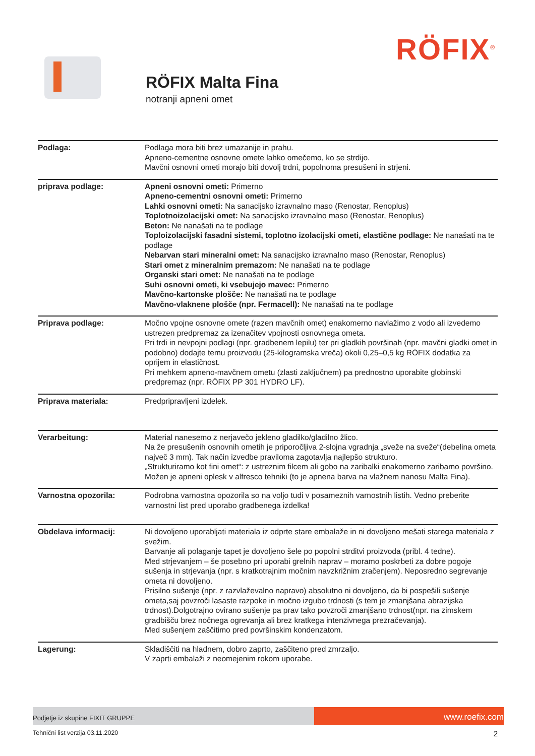RÖFIX<sup>®</sup>
RÖFIX Malta Fina
notranji apneni omet
| Podlaga: | Podlaga mora biti brez umazanije in prahu. Apneno-cementne osnovne omete lahko omečemo, ko se strdijo. Mavčni osnovni ometi morajo biti dovolj trdni, popolnoma presušeni in strjeni. |
| priprava podlage: | Apneni osnovni ometi: Primerno Apneno-cementni osnovni ometi: Primerno Lahki osnovni ometi: Na sanacijsko izravnalno maso (Renostar, Renoplus) Toplotnoizolacijski omet: Na sanacijsko izravnalno maso (Renostar, Renoplus) Beton: Ne nanašati na te podlage Toploizolacijski fasadni sistemi, toplotno izolacijski ometi, elastične podlage: Ne nanašati na te podlage Nebarvan stari mineralni omet: Na sanacijsko izravnalno maso (Renostar, Renoplus) Stari omet z mineralnim premazom: Ne nanašati na te podlage Organski stari omet: Ne nanašati na te podlage Suhi osnovni ometi, ki vsebujejo mavec: Primerno Mavčno-kartonske plošče: Ne nanašati na te podlage Mavčno-vlaknene plošče (npr. Fermacell): Ne nanašati na te podlage |
| Priprava podlage: | Močno vpojne osnovne omete (razen mavčnih omet) enakomerno navlažimo z vodo ali izvedemo ustrezen predpremaz za izenačitev vpojnosti osnovnega ometa. Pri trdi in nevpojni podlagi (npr. gradbenem lepilu) ter pri gladkih površinah (npr. mavčni gladki omet in podobno) dodajte temu proizvodu (25-kilogramska vreča) okoli 0,25–0,5 kg RÖFIX dodatka za oprijem in elastičnost. Pri mehkem apneno-mavčnem ometu (zlasti zaključnem) pa prednostno uporabite globinski predpremaz (npr. RÖFIX PP 301 HYDRO LF). |
| Priprava materiala: | Predpripravljeni izdelek. |
| Verarbeitung: | Material nanesemo z nerjavečo jekleno gladilko/gladilno žlico. Na že presušenih osnovnih ometih je priporočljiva 2-slojna vgradnja „sveže na sveže“(debelina ometa največ 3 mm). Tak način izvedbe praviloma zagotavlja najlepšo strukturo. „Strukturiramo kot fini omet“: z ustreznim filcem ali gobo na zaribalki enakomerno zaribamo površino. Možen je apneni oplesk v alfresco tehniki (to je apnena barva na vlažnem nanosu Malta Fina). |
| Varnostna opozorila: | Podrobna varnostna opozorila so na voljo tudi v posameznih varnostnih listih. Vedno preberite varnostni list pred uporabo gradbenega izdelka! |
| Obdelava informacij: | Ni dovoljeno uporabljati materiala iz odprte stare embalaže in ni dovoljeno mešati starega materiala z svežim. Barvanje ali polaganje tapet je dovoljeno šele po popolni strditvi proizvoda (pribl. 4 tedne). Med strjevanjem – še posebno pri uporabi grelnih naprav – moramo poskrbeti za dobre pogoje sušenja in strjevanja (npr. s kratkotrajnim močnim navzkrižnim zračenjem). Neposredno segrevanje ometa ni dovoljeno. Prisilno sušenje (npr. z razvlaževalno napravo) absolutno ni dovoljeno, da bi pospešili sušenje ometa,saj povzroči lasaste razpoke in močno izgubo trdnosti (s tem je zmanjšana abrazijska trdnost).Dolgotrajno ovirano sušenje pa prav tako povzroči zmanjšano trdnost(npr. na zimskem gradbišču brez nočnega ogrevanja ali brez kratkega intenzivnega prezračevanja). Med sušenjem zaščitimo pred površinskim kondenzatom. |
| Lagerung: | Skladiščiti na hladnem, dobro zaprto, zaščiteno pred zmrzaljo. V zaprti embalaži z neomejenim rokom uporabe. |
Podjetje iz skupine FIXIT GRUPPE
www.roefix.com
Tehnični list verzija 03.11.2020 2